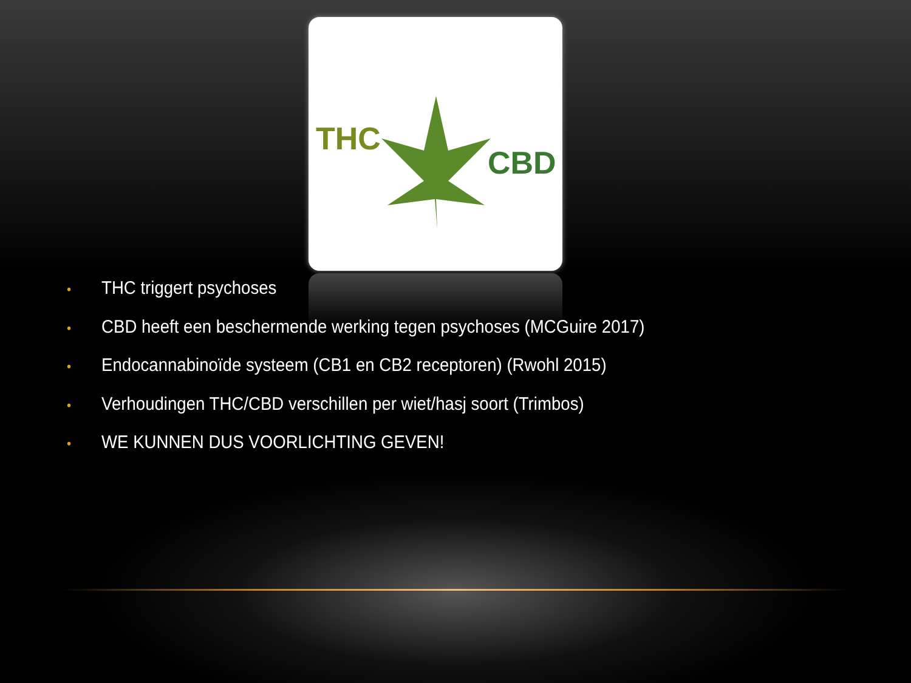THC
CBD
• THC triggert psychoses
• CBD heeft een beschermende werking tegen psychoses (MCGuire 2017)
• Endocannabinoïde systeem (CB1 en CB2 receptoren) (Rwohl 2015)
• Verhoudingen THC/CBD verschillen per wiet/hasj soort (Trimbos)
• WE KUNNEN DUS VOORLICHTING GEVEN!